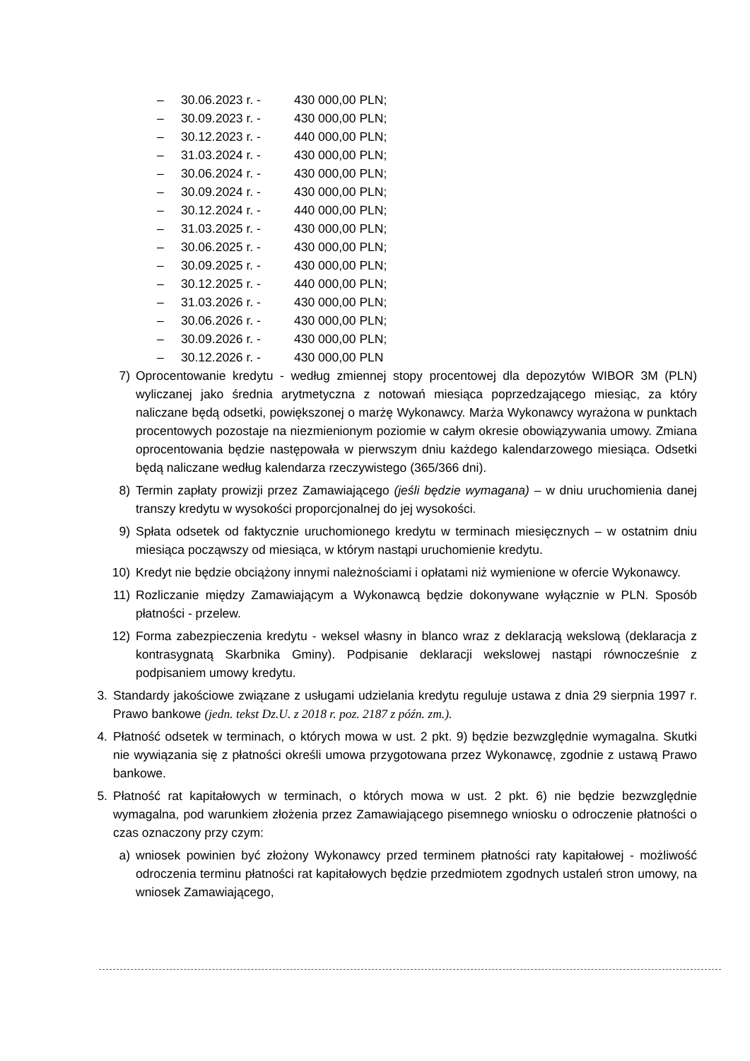– 30.06.2023 r. - 430 000,00 PLN;
– 30.09.2023 r. - 430 000,00 PLN;
– 30.12.2023 r. - 440 000,00 PLN;
– 31.03.2024 r. - 430 000,00 PLN;
– 30.06.2024 r. - 430 000,00 PLN;
– 30.09.2024 r. - 430 000,00 PLN;
– 30.12.2024 r. - 440 000,00 PLN;
– 31.03.2025 r. - 430 000,00 PLN;
– 30.06.2025 r. - 430 000,00 PLN;
– 30.09.2025 r. - 430 000,00 PLN;
– 30.12.2025 r. - 440 000,00 PLN;
– 31.03.2026 r. - 430 000,00 PLN;
– 30.06.2026 r. - 430 000,00 PLN;
– 30.09.2026 r. - 430 000,00 PLN;
– 30.12.2026 r. - 430 000,00 PLN
7) Oprocentowanie kredytu - według zmiennej stopy procentowej dla depozytów WIBOR 3M (PLN) wyliczanej jako średnia arytmetyczna z notowań miesiąca poprzedzającego miesiąc, za który naliczane będą odsetki, powiększonej o marżę Wykonawcy. Marża Wykonawcy wyrażona w punktach procentowych pozostaje na niezmienionym poziomie w całym okresie obowiązywania umowy. Zmiana oprocentowania będzie następowała w pierwszym dniu każdego kalendarzowego miesiąca. Odsetki będą naliczane według kalendarza rzeczywistego (365/366 dni).
8) Termin zapłaty prowizji przez Zamawiającego (jeśli będzie wymagana) – w dniu uruchomienia danej transzy kredytu w wysokości proporcjonalnej do jej wysokości.
9) Spłata odsetek od faktycznie uruchomionego kredytu w terminach miesięcznych – w ostatnim dniu miesiąca począwszy od miesiąca, w którym nastąpi uruchomienie kredytu.
10) Kredyt nie będzie obciążony innymi należnościami i opłatami niż wymienione w ofercie Wykonawcy.
11) Rozliczanie między Zamawiającym a Wykonawcą będzie dokonywane wyłącznie w PLN. Sposób płatności - przelew.
12) Forma zabezpieczenia kredytu - weksel własny in blanco wraz z deklaracją wekslową (deklaracja z kontrasygnatą Skarbnika Gminy). Podpisanie deklaracji wekslowej nastąpi równocześnie z podpisaniem umowy kredytu.
3. Standardy jakościowe związane z usługami udzielania kredytu reguluje ustawa z dnia 29 sierpnia 1997 r. Prawo bankowe (jedn. tekst Dz.U. z 2018 r. poz. 2187 z późn. zm.).
4. Płatność odsetek w terminach, o których mowa w ust. 2 pkt. 9) będzie bezwzględnie wymagalna. Skutki nie wywiązania się z płatności określi umowa przygotowana przez Wykonawcę, zgodnie z ustawą Prawo bankowe.
5. Płatność rat kapitałowych w terminach, o których mowa w ust. 2 pkt. 6) nie będzie bezwzględnie wymagalna, pod warunkiem złożenia przez Zamawiającego pisemnego wniosku o odroczenie płatności o czas oznaczony przy czym:
a) wniosek powinien być złożony Wykonawcy przed terminem płatności raty kapitałowej - możliwość odroczenia terminu płatności rat kapitałowych będzie przedmiotem zgodnych ustaleń stron umowy, na wniosek Zamawiającego,